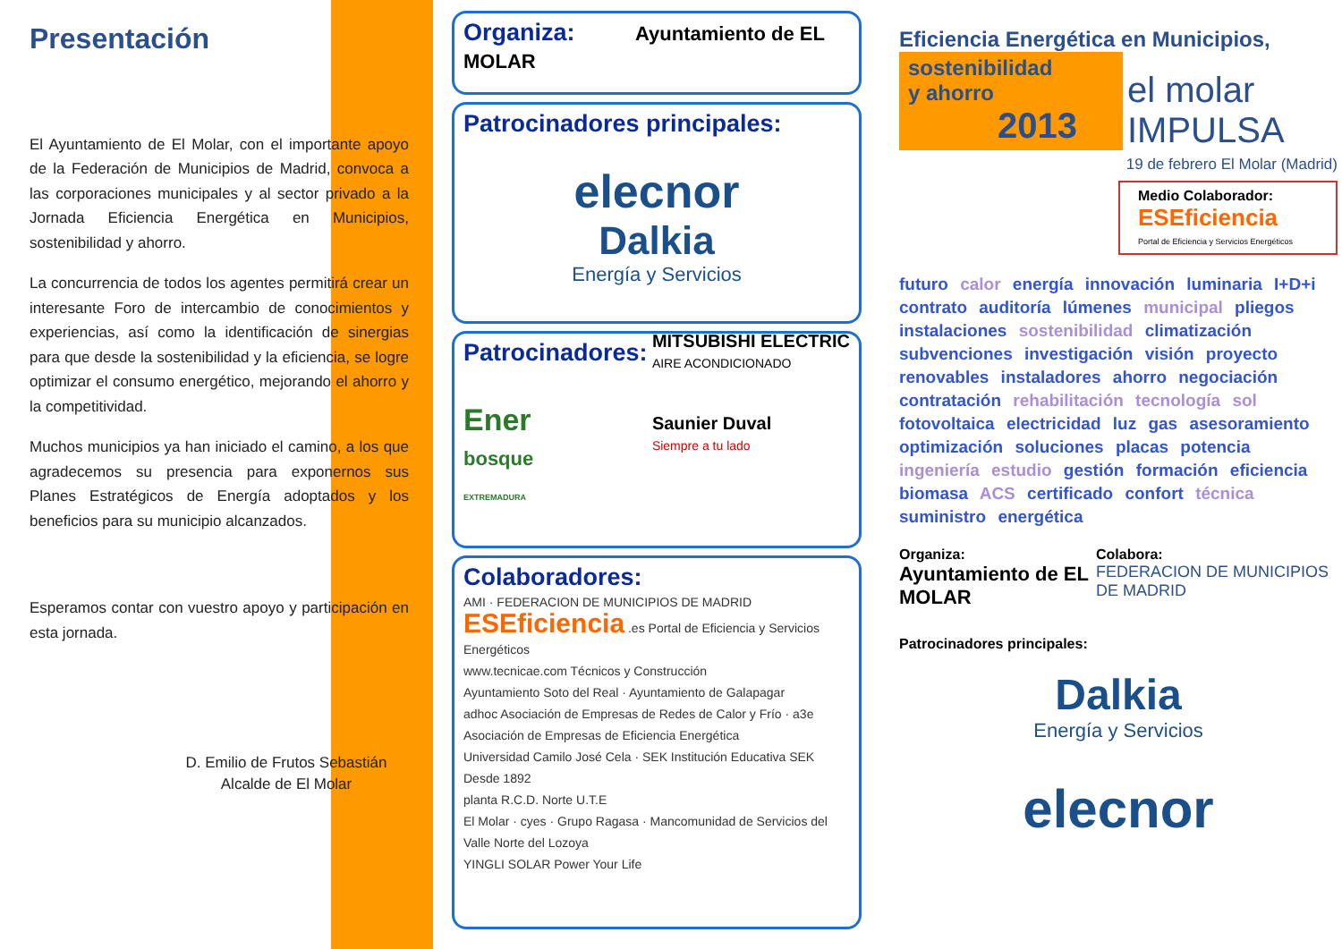Presentación
El Ayuntamiento de El Molar, con el importante apoyo de la Federación de Municipios de Madrid, convoca a las corporaciones municipales y al sector privado a la Jornada Eficiencia Energética en Municipios, sostenibilidad y ahorro.
La concurrencia de todos los agentes permitirá crear un interesante Foro de intercambio de conocimientos y experiencias, así como la identificación de sinergias para que desde la sostenibilidad y la eficiencia, se logre optimizar el consumo energético, mejorando el ahorro y la competitividad.
Muchos municipios ya han iniciado el camino, a los que agradecemos su presencia para exponernos sus Planes Estratégicos de Energía adoptados y los beneficios para su municipio alcanzados.
Esperamos contar con vuestro apoyo y participación en esta jornada.
D. Emilio de Frutos Sebastián
Alcalde de El Molar
Organiza: Ayuntamiento de EL MOLAR
Patrocinadores principales:
elecnor
Dalkia
Energía y Servicios
Patrocinadores:
Ener
bosque
EXTREMADURA
MITSUBISHI ELECTRIC
AIRE ACONDICIONADO
Saunier Duval
Siempre a tu lado
Colaboradores:
AMI · FEDERACION DE MUNICIPIOS DE MADRID
ESEficiencia .es Portal de Eficiencia y Servicios Energéticos
www.tecnicae.com Técnicos y Construcción
Ayuntamiento Soto del Real · Ayuntamiento de Galapagar
adhoc Asociación de Empresas de Redes de Calor y Frío · a3e Asociación de Empresas de Eficiencia Energética
Universidad Camilo José Cela · SEK Institución Educativa SEK Desde 1892
planta R.C.D. Norte U.T.E
El Molar · cyes · Grupo Ragasa · Mancomunidad de Servicios del Valle Norte del Lozoya
YINGLI SOLAR Power Your Life
Eficiencia Energética en Municipios,
sostenibilidad
y ahorro
2013
el molar
IMPULSA
19 de febrero El Molar (Madrid)
Medio Colaborador:
ESEficiencia
Portal de Eficiencia y Servicios Energéticos
futuro calor energía innovación luminaria I+D+i contrato auditoría lúmenes municipal pliegos instalaciones sostenibilidad climatización subvenciones investigación visión proyecto renovables instaladores ahorro negociación contratación rehabilitación tecnología sol fotovoltaica electricidad luz gas asesoramiento optimización soluciones placas potencia ingeniería estudio gestión formación eficiencia biomasa ACS certificado confort técnica suministro energética
Organiza:
Ayuntamiento de EL MOLAR
Colabora:
FEDERACION DE MUNICIPIOS DE MADRID
Patrocinadores principales:
Dalkia
Energía y Servicios
elecnor